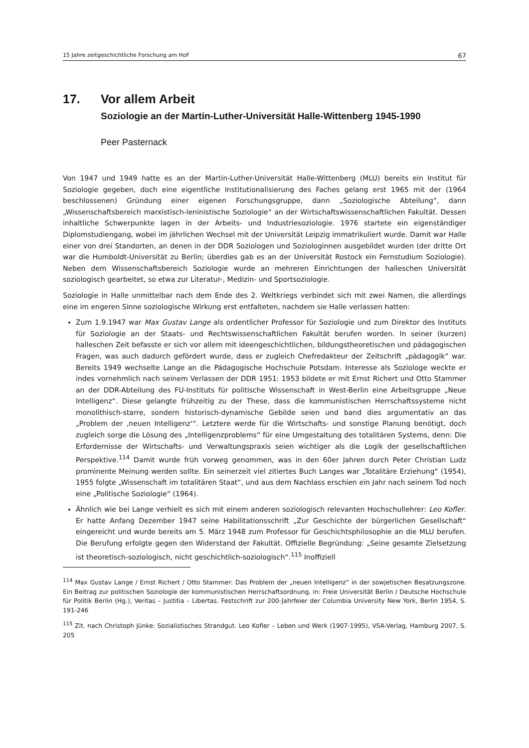15 Jahre zeitgeschichtliche Forschung am HoF 67
17. Vor allem Arbeit
Soziologie an der Martin-Luther-Universität Halle-Wittenberg 1945-1990
Peer Pasternack
Von 1947 und 1949 hatte es an der Martin-Luther-Universität Halle-Wittenberg (MLU) bereits ein Institut für Soziologie gegeben, doch eine eigentliche Institutionalisierung des Faches gelang erst 1965 mit der (1964 beschlossenen) Gründung einer eigenen Forschungsgruppe, dann „Soziologische Abteilung“, dann „Wissenschaftsbereich marxistisch-leninistische Soziologie“ an der Wirtschaftswissenschaftlichen Fakultät. Dessen inhaltliche Schwerpunkte lagen in der Arbeits- und Industriesoziologie. 1976 startete ein eigenständiger Diplomstudiengang, wobei im jährlichen Wechsel mit der Universität Leipzig immatrikuliert wurde. Damit war Halle einer von drei Standorten, an denen in der DDR Soziologen und Soziologinnen ausgebildet wurden (der dritte Ort war die Humboldt-Universität zu Berlin; überdies gab es an der Universität Rostock ein Fernstudium Soziologie). Neben dem Wissenschaftsbereich Soziologie wurde an mehreren Einrichtungen der halleschen Universität soziologisch gearbeitet, so etwa zur Literatur-, Medizin- und Sportsoziologie.
Soziologie in Halle unmittelbar nach dem Ende des 2. Weltkriegs verbindet sich mit zwei Namen, die allerdings eine im engeren Sinne soziologische Wirkung erst entfalteten, nachdem sie Halle verlassen hatten:
Zum 1.9.1947 war Max Gustav Lange als ordentlicher Professor für Soziologie und zum Direktor des Instituts für Soziologie an der Staats- und Rechtswissenschaftlichen Fakultät berufen worden. In seiner (kurzen) halleschen Zeit befasste er sich vor allem mit ideengeschichtlichen, bildungstheoretischen und pädagogischen Fragen, was auch dadurch gefördert wurde, dass er zugleich Chefredakteur der Zeitschrift „pädagogik“ war. Bereits 1949 wechselte Lange an die Pädagogische Hochschule Potsdam. Interesse als Soziologe weckte er indes vornehmlich nach seinem Verlassen der DDR 1951: 1953 bildete er mit Ernst Richert und Otto Stammer an der DDR-Abteilung des FU-Instituts für politische Wissenschaft in West-Berlin eine Arbeitsgruppe „Neue Intelligenz“. Diese gelangte frühzeitig zu der These, dass die kommunistischen Herrschaftssysteme nicht monolithisch-starre, sondern historisch-dynamische Gebilde seien und band dies argumentativ an das „Problem der ‚neuen Intelligenz‘“. Letztere werde für die Wirtschafts- und sonstige Planung benötigt, doch zugleich sorge die Lösung des „Intelligenzproblems“ für eine Umgestaltung des totalitären Systems, denn: Die Erfordernisse der Wirtschafts- und Verwaltungspraxis seien wichtiger als die Logik der gesellschaftlichen Perspektive.<sup>114</sup> Damit wurde früh vorweg genommen, was in den 60er Jahren durch Peter Christian Ludz prominente Meinung werden sollte. Ein seinerzeit viel zitiertes Buch Langes war „Totalitäre Erziehung“ (1954), 1955 folgte „Wissenschaft im totalitären Staat“, und aus dem Nachlass erschien ein Jahr nach seinem Tod noch eine „Politische Soziologie“ (1964).
Ähnlich wie bei Lange verhielt es sich mit einem anderen soziologisch relevanten Hochschullehrer: Leo Kofler. Er hatte Anfang Dezember 1947 seine Habilitationsschrift „Zur Geschichte der bürgerlichen Gesellschaft“ eingereicht und wurde bereits am 5. März 1948 zum Professor für Geschichtsphilosophie an die MLU berufen. Die Berufung erfolgte gegen den Widerstand der Fakultät. Offizielle Begründung: „Seine gesamte Zielsetzung ist theoretisch-soziologisch, nicht geschichtlich-soziologisch“.<sup>115</sup> Inoffiziell
<sup>114</sup> Max Gustav Lange / Ernst Richert / Otto Stammer: Das Problem der „neuen Intelligenz“ in der sowjetischen Besatzungszone. Ein Beitrag zur politischen Soziologie der kommunistischen Herrschaftsordnung, in: Freie Universität Berlin / Deutsche Hochschule für Politik Berlin (Hg.), Veritas – Justitia – Libertas. Festschrift zur 200-Jahrfeier der Columbia University New York, Berlin 1954, S. 191-246
<sup>115</sup> Zit. nach Christoph Jünke: Sozialistisches Strandgut. Leo Kofler – Leben und Werk (1907-1995), VSA-Verlag, Hamburg 2007, S. 205